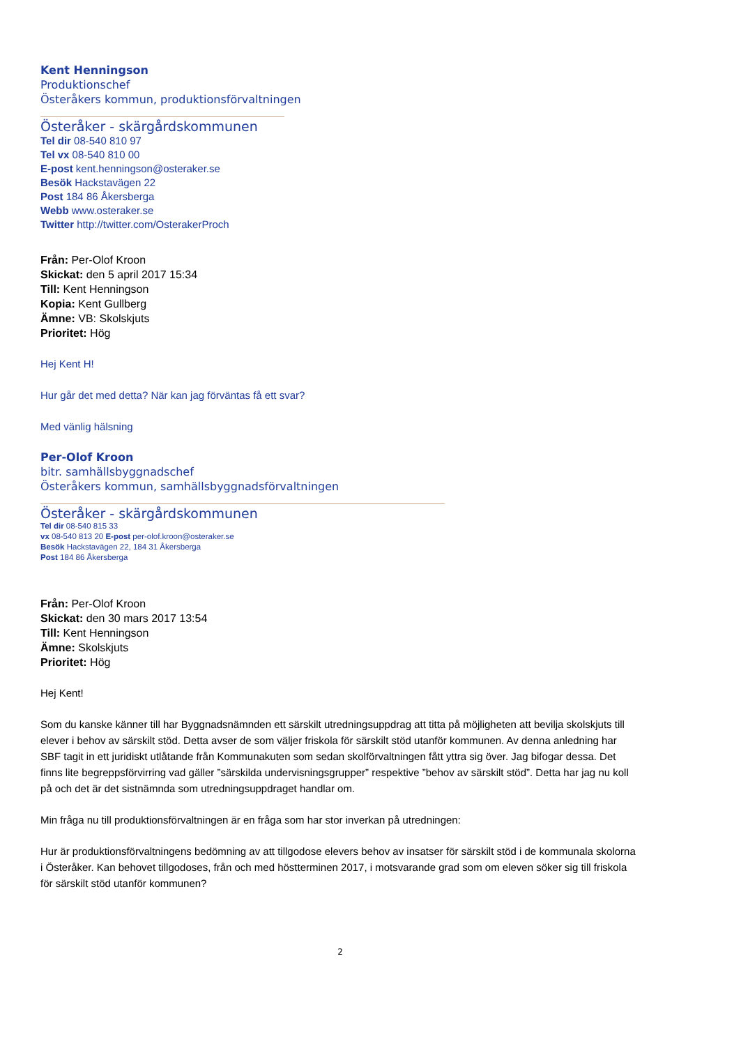Kent Henningson
Produktionschef
Österåkers kommun, produktionsförvaltningen
Österåker - skärgårdskommunen
Tel dir 08-540 810 97
Tel vx 08-540 810 00
E-post kent.henningson@osteraker.se
Besök Hackstavägen 22
Post 184 86 Åkersberga
Webb www.osteraker.se
Twitter http://twitter.com/OsterakerProch
Från: Per-Olof Kroon
Skickat: den 5 april 2017 15:34
Till: Kent Henningson
Kopia: Kent Gullberg
Ämne: VB: Skolskjuts
Prioritet: Hög
Hej Kent H!
Hur går det med detta? När kan jag förväntas få ett svar?
Med vänlig hälsning
Per-Olof Kroon
bitr. samhällsbyggnadschef
Österåkers kommun, samhällsbyggnadsförvaltningen
Österåker - skärgårdskommunen
Tel dir 08-540 815 33
vx 08-540 813 20 E-post per-olof.kroon@osteraker.se
Besök Hackstavägen 22, 184 31 Åkersberga
Post 184 86 Åkersberga
Från: Per-Olof Kroon
Skickat: den 30 mars 2017 13:54
Till: Kent Henningson
Ämne: Skolskjuts
Prioritet: Hög
Hej Kent!
Som du kanske känner till har Byggnadsnämnden ett särskilt utredningsuppdrag att titta på möjligheten att bevilja skolskjuts till elever i behov av särskilt stöd. Detta avser de som väljer friskola för särskilt stöd utanför kommunen. Av denna anledning har SBF tagit in ett juridiskt utlåtande från Kommunakuten som sedan skolförvaltningen fått yttra sig över. Jag bifogar dessa. Det finns lite begreppsförvirring vad gäller ”särskilda undervisningsgrupper” respektive ”behov av särskilt stöd”. Detta har jag nu koll på och det är det sistnämnda som utredningsuppdraget handlar om.
Min fråga nu till produktionsförvaltningen är en fråga som har stor inverkan på utredningen:
Hur är produktionsförvaltningens bedömning av att tillgodose elevers behov av insatser för särskilt stöd i de kommunala skolorna i Österåker. Kan behovet tillgodoses, från och med höstterminen 2017, i motsvarande grad som om eleven söker sig till friskola för särskilt stöd utanför kommunen?
2